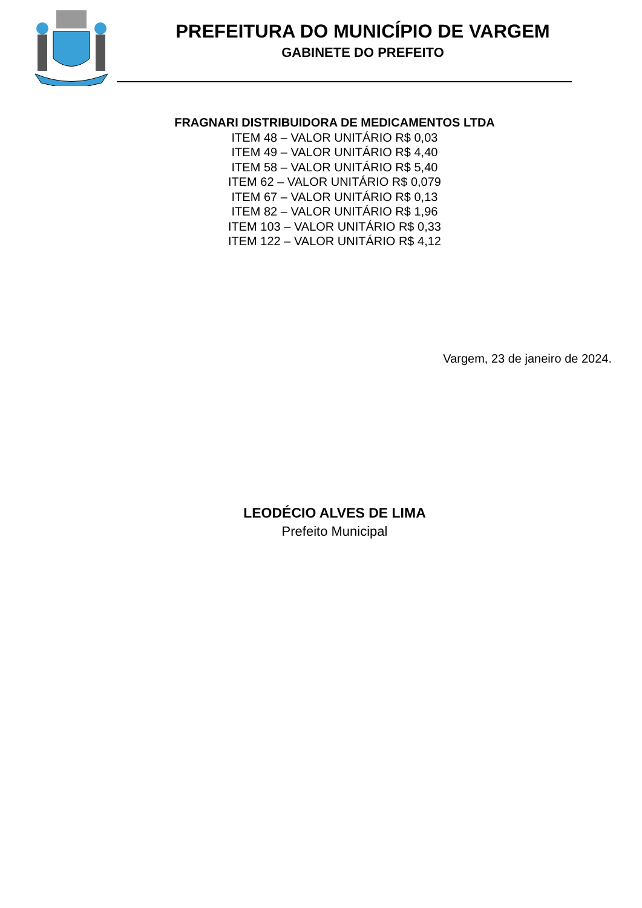PREFEITURA DO MUNICÍPIO DE VARGEM
GABINETE DO PREFEITO
FRAGNARI DISTRIBUIDORA DE MEDICAMENTOS LTDA
ITEM 48 – VALOR UNITÁRIO R$ 0,03
ITEM 49 – VALOR UNITÁRIO R$ 4,40
ITEM 58 – VALOR UNITÁRIO R$ 5,40
ITEM 62 – VALOR UNITÁRIO R$ 0,079
ITEM 67 – VALOR UNITÁRIO R$ 0,13
ITEM 82 – VALOR UNITÁRIO R$ 1,96
ITEM 103 – VALOR UNITÁRIO R$ 0,33
ITEM 122 – VALOR UNITÁRIO R$ 4,12
Vargem, 23 de janeiro de 2024.
LEODÉCIO ALVES DE LIMA
Prefeito Municipal